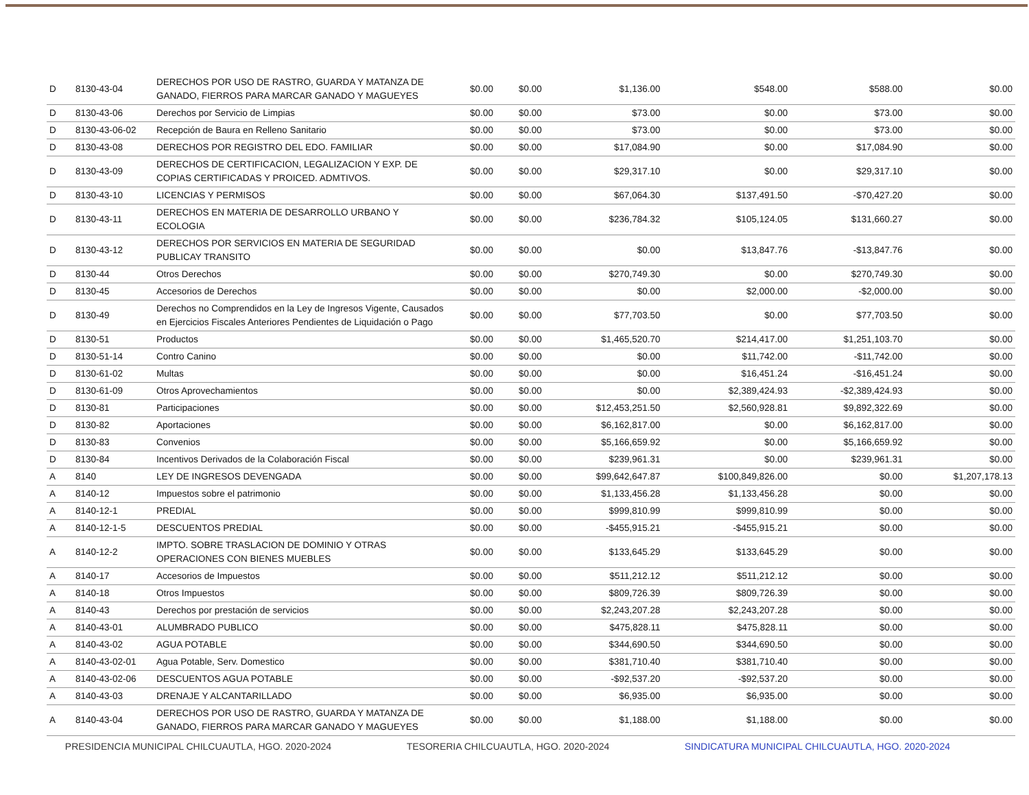| D | 8130-43-04 | DERECHOS POR USO DE RASTRO, GUARDA Y MATANZA DE GANADO, FIERROS PARA MARCAR GANADO Y MAGUEYES | $0.00 | $0.00 | $1,136.00 | $548.00 | $588.00 | $0.00 |
| D | 8130-43-06 | Derechos por Servicio de Limpias | $0.00 | $0.00 | $73.00 | $0.00 | $73.00 | $0.00 |
| D | 8130-43-06-02 | Recepción de Baura en Relleno Sanitario | $0.00 | $0.00 | $73.00 | $0.00 | $73.00 | $0.00 |
| D | 8130-43-08 | DERECHOS POR REGISTRO DEL EDO. FAMILIAR | $0.00 | $0.00 | $17,084.90 | $0.00 | $17,084.90 | $0.00 |
| D | 8130-43-09 | DERECHOS DE CERTIFICACION, LEGALIZACION Y EXP. DE COPIAS CERTIFICADAS Y PROICED. ADMTIVOS. | $0.00 | $0.00 | $29,317.10 | $0.00 | $29,317.10 | $0.00 |
| D | 8130-43-10 | LICENCIAS Y PERMISOS | $0.00 | $0.00 | $67,064.30 | $137,491.50 | -$70,427.20 | $0.00 |
| D | 8130-43-11 | DERECHOS EN MATERIA DE DESARROLLO URBANO Y ECOLOGIA | $0.00 | $0.00 | $236,784.32 | $105,124.05 | $131,660.27 | $0.00 |
| D | 8130-43-12 | DERECHOS POR SERVICIOS EN MATERIA DE SEGURIDAD PUBLICAY TRANSITO | $0.00 | $0.00 | $0.00 | $13,847.76 | -$13,847.76 | $0.00 |
| D | 8130-44 | Otros Derechos | $0.00 | $0.00 | $270,749.30 | $0.00 | $270,749.30 | $0.00 |
| D | 8130-45 | Accesorios de Derechos | $0.00 | $0.00 | $0.00 | $2,000.00 | -$2,000.00 | $0.00 |
| D | 8130-49 | Derechos no Comprendidos en la Ley de Ingresos Vigente, Causados en Ejercicios Fiscales Anteriores Pendientes de Liquidación o Pago | $0.00 | $0.00 | $77,703.50 | $0.00 | $77,703.50 | $0.00 |
| D | 8130-51 | Productos | $0.00 | $0.00 | $1,465,520.70 | $214,417.00 | $1,251,103.70 | $0.00 |
| D | 8130-51-14 | Contro Canino | $0.00 | $0.00 | $0.00 | $11,742.00 | -$11,742.00 | $0.00 |
| D | 8130-61-02 | Multas | $0.00 | $0.00 | $0.00 | $16,451.24 | -$16,451.24 | $0.00 |
| D | 8130-61-09 | Otros Aprovechamientos | $0.00 | $0.00 | $0.00 | $2,389,424.93 | -$2,389,424.93 | $0.00 |
| D | 8130-81 | Participaciones | $0.00 | $0.00 | $12,453,251.50 | $2,560,928.81 | $9,892,322.69 | $0.00 |
| D | 8130-82 | Aportaciones | $0.00 | $0.00 | $6,162,817.00 | $0.00 | $6,162,817.00 | $0.00 |
| D | 8130-83 | Convenios | $0.00 | $0.00 | $5,166,659.92 | $0.00 | $5,166,659.92 | $0.00 |
| D | 8130-84 | Incentivos Derivados de la Colaboración Fiscal | $0.00 | $0.00 | $239,961.31 | $0.00 | $239,961.31 | $0.00 |
| A | 8140 | LEY DE INGRESOS DEVENGADA | $0.00 | $0.00 | $99,642,647.87 | $100,849,826.00 | $0.00 | $1,207,178.13 |
| A | 8140-12 | Impuestos sobre el patrimonio | $0.00 | $0.00 | $1,133,456.28 | $1,133,456.28 | $0.00 | $0.00 |
| A | 8140-12-1 | PREDIAL | $0.00 | $0.00 | $999,810.99 | $999,810.99 | $0.00 | $0.00 |
| A | 8140-12-1-5 | DESCUENTOS PREDIAL | $0.00 | $0.00 | -$455,915.21 | -$455,915.21 | $0.00 | $0.00 |
| A | 8140-12-2 | IMPTO. SOBRE TRASLACION DE DOMINIO Y OTRAS OPERACIONES CON BIENES MUEBLES | $0.00 | $0.00 | $133,645.29 | $133,645.29 | $0.00 | $0.00 |
| A | 8140-17 | Accesorios de Impuestos | $0.00 | $0.00 | $511,212.12 | $511,212.12 | $0.00 | $0.00 |
| A | 8140-18 | Otros Impuestos | $0.00 | $0.00 | $809,726.39 | $809,726.39 | $0.00 | $0.00 |
| A | 8140-43 | Derechos por prestación de servicios | $0.00 | $0.00 | $2,243,207.28 | $2,243,207.28 | $0.00 | $0.00 |
| A | 8140-43-01 | ALUMBRADO PUBLICO | $0.00 | $0.00 | $475,828.11 | $475,828.11 | $0.00 | $0.00 |
| A | 8140-43-02 | AGUA POTABLE | $0.00 | $0.00 | $344,690.50 | $344,690.50 | $0.00 | $0.00 |
| A | 8140-43-02-01 | Agua Potable, Serv. Domestico | $0.00 | $0.00 | $381,710.40 | $381,710.40 | $0.00 | $0.00 |
| A | 8140-43-02-06 | DESCUENTOS AGUA POTABLE | $0.00 | $0.00 | -$92,537.20 | -$92,537.20 | $0.00 | $0.00 |
| A | 8140-43-03 | DRENAJE Y ALCANTARILLADO | $0.00 | $0.00 | $6,935.00 | $6,935.00 | $0.00 | $0.00 |
| A | 8140-43-04 | DERECHOS POR USO DE RASTRO, GUARDA Y MATANZA DE GANADO, FIERROS PARA MARCAR GANADO Y MAGUEYES | $0.00 | $0.00 | $1,188.00 | $1,188.00 | $0.00 | $0.00 |
PRESIDENCIA MUNICIPAL CHILCUAUTLA, HGO. 2020-2024 TESORERIA CHILCUAUTLA, HGO. 2020-2024 SINDICATURA MUNICIPAL CHILCUAUTLA, HGO. 2020-2024